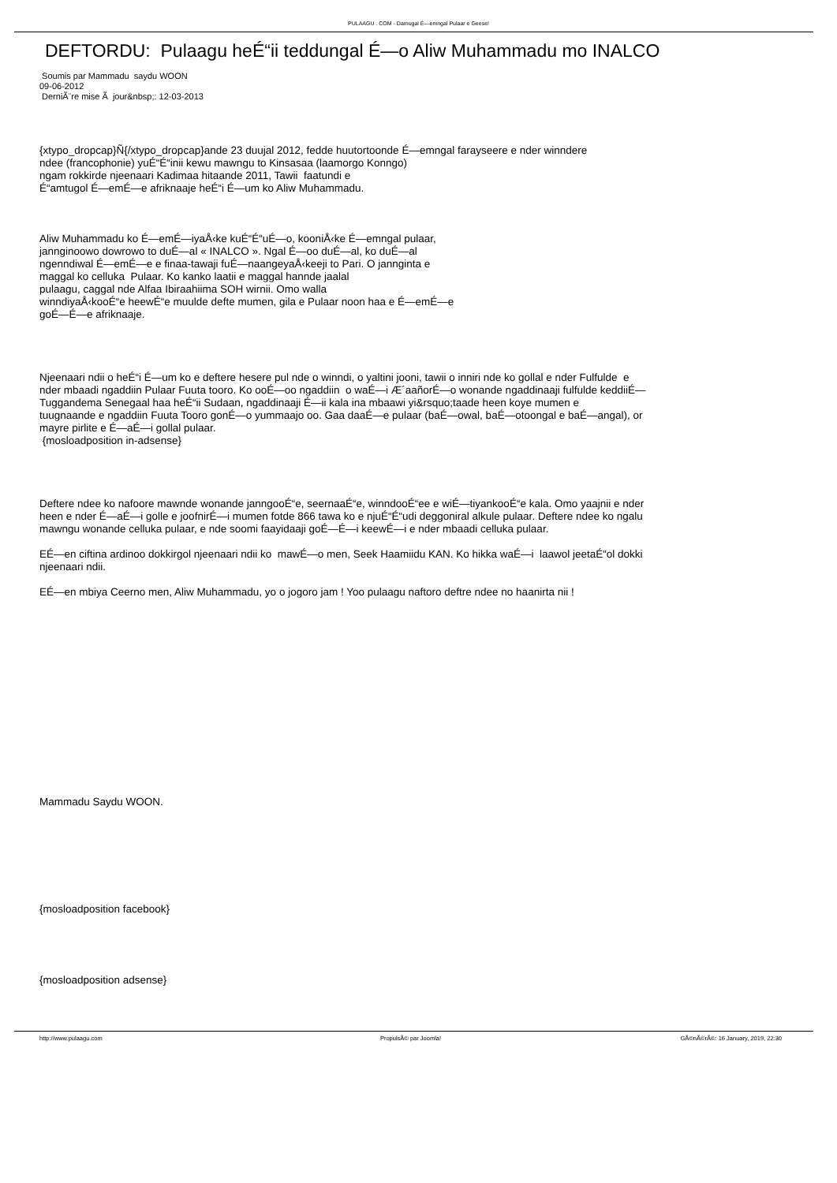PULAAGU . COM - Damugal É—emngal Pulaar e Geese!
DEFTORDU: Pulaagu heÉ“ii teddungal É—o Aliw Muhammadu mo INALCO
Soumis par Mammadu saydu WOON
09-06-2012
DerniÃ¨re mise Ã jour&nbsp;: 12-03-2013
{xtypo_dropcap}Ñ{/xtypo_dropcap}ande 23 duujal 2012, fedde huutortoonde É—emngal farayseere e nder winndere
ndee (francophonie) yuÉ“É“inii kewu mawngu to Kinsasaa (laamorgo Konngo)
ngam rokkirde njeenaari Kadimaa hitaande 2011, Tawii faatundi e
É“amtugol É—emÉ—e afriknaaje heÉ“i É—um ko Aliw Muhammadu.
Aliw Muhammadu ko É—emÉ—iyaÅ‹ke kuÉ“É“uÉ—o, kooniÅ‹ke É—emngal pulaar,
jannginoowo dowrowo to duÉ—al « INALCO ». Ngal É—oo duÉ—al, ko duÉ—al
ngenndiwal É—emÉ—e e finaa-tawaji fuÉ—naangeyaÅ‹keeji to Pari. O jannginta e
maggal ko celluka Pulaar. Ko kanko laatii e maggal hannde jaalal
pulaagu, caggal nde Alfaa Ibiraahiima SOH wirnii. Omo walla
winndiyaÅ‹kooÉ“e heewÉ“e muulde defte mumen, gila e Pulaar noon haa e É—emÉ—e
goÉ—É—e afriknaaje.
Njeenaari ndii o heÉ“i É—um ko e deftere hesere pul nde o winndi, o yaltini jooni, tawii o inniri nde ko gollal e nder Fulfulde e
nder mbaadi ngaddiin Pulaar Fuuta tooro. Ko ooÉ—oo ngaddiin o waÉ—i Æ´aañorÉ—o wonande ngaddinaaji fulfulde keddiiÉ—
Tuggandema Senegaal haa heÉ“ii Sudaan, ngaddinaaji É—ii kala ina mbaawi yi&rsquo;taade heen koye mumen e
tuugnaande e ngaddiin Fuuta Tooro gonÉ—o yummaajo oo. Gaa daaÉ—e pulaar (baÉ—owal, baÉ—otoongal e baÉ—angal), or
mayre pirlite e É—aÉ—i gollal pulaar.
{mosloadposition in-adsense}
Deftere ndee ko nafoore mawnde wonande janngooÉ“e, seernaaÉ“e, winndooÉ“ee e wiÉ—tiyankooÉ“e kala. Omo yaajnii e nder
heen e nder É—aÉ—i golle e joofnirÉ—i mumen fotde 866 tawa ko e njuÉ“É“udi deggoniral alkule pulaar. Deftere ndee ko ngalu
mawngu wonande celluka pulaar, e nde soomi faayidaaji goÉ—É—i keewÉ—i e nder mbaadi celluka pulaar.
EÉ—en ciftina ardinoo dokkirgol njeenaari ndii ko mawÉ—o men, Seek Haamiidu KAN. Ko hikka waÉ—i laawol jeetaÉ“ol dokki
njeenaari ndii.
EÉ—en mbiya Ceerno men, Aliw Muhammadu, yo o jogoro jam ! Yoo pulaagu naftoro deftre ndee no haanirta nii !
Mammadu Saydu WOON.
{mosloadposition facebook}
{mosloadposition adsense}
http://www.pulaagu.com PropulsÃ© par Joomla! GÃ©nÃ©rÃ©: 16 January, 2019, 22:30